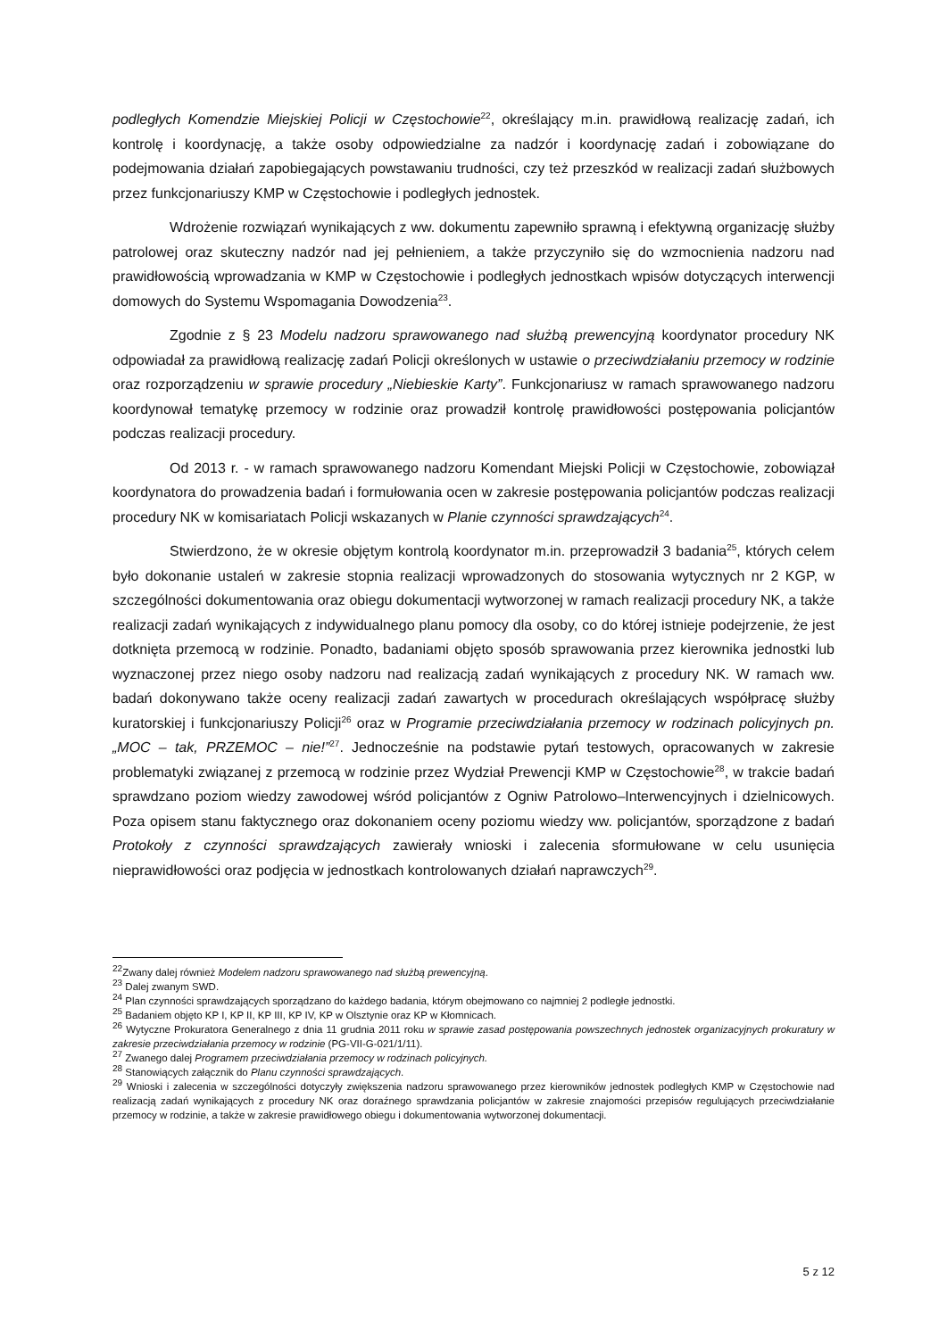podległych Komendzie Miejskiej Policji w Częstochowie<sup>22</sup>, określający m.in. prawidłową realizację zadań, ich kontrolę i koordynację, a także osoby odpowiedzialne za nadzór i koordynację zadań i zobowiązane do podejmowania działań zapobiegających powstawaniu trudności, czy też przeszkód w realizacji zadań służbowych przez funkcjonariuszy KMP w Częstochowie i podległych jednostek.
Wdrożenie rozwiązań wynikających z ww. dokumentu zapewniło sprawną i efektywną organizację służby patrolowej oraz skuteczny nadzór nad jej pełnieniem, a także przyczyniło się do wzmocnienia nadzoru nad prawidłowością wprowadzania w KMP w Częstochowie i podległych jednostkach wpisów dotyczących interwencji domowych do Systemu Wspomagania Dowodzenia<sup>23</sup>.
Zgodnie z § 23 Modelu nadzoru sprawowanego nad służbą prewencyjną koordynator procedury NK odpowiadał za prawidłową realizację zadań Policji określonych w ustawie o przeciwdziałaniu przemocy w rodzinie oraz rozporządzeniu w sprawie procedury „Niebieskie Karty”. Funkcjonariusz w ramach sprawowanego nadzoru koordynował tematykę przemocy w rodzinie oraz prowadził kontrolę prawidłowości postępowania policjantów podczas realizacji procedury.
Od 2013 r. - w ramach sprawowanego nadzoru Komendant Miejski Policji w Częstochowie, zobowiązał koordynatora do prowadzenia badań i formułowania ocen w zakresie postępowania policjantów podczas realizacji procedury NK w komisariatach Policji wskazanych w Planie czynności sprawdzających<sup>24</sup>.
Stwierdzono, że w okresie objętym kontrolą koordynator m.in. przeprowadził 3 badania<sup>25</sup>, których celem było dokonanie ustaleń w zakresie stopnia realizacji wprowadzonych do stosowania wytycznych nr 2 KGP, w szczególności dokumentowania oraz obiegu dokumentacji wytworzonej w ramach realizacji procedury NK, a także realizacji zadań wynikających z indywidualnego planu pomocy dla osoby, co do której istnieje podejrzenie, że jest dotknięta przemocą w rodzinie. Ponadto, badaniami objęto sposób sprawowania przez kierownika jednostki lub wyznaczonej przez niego osoby nadzoru nad realizacją zadań wynikających z procedury NK. W ramach ww. badań dokonywano także oceny realizacji zadań zawartych w procedurach określających współpracę służby kuratorskiej i funkcjonariuszy Policji<sup>26</sup> oraz w Programie przeciwdziałania przemocy w rodzinach policyjnych pn. „MOC – tak, PRZEMOC – nie!”<sup>27</sup>. Jednocześnie na podstawie pytań testowych, opracowanych w zakresie problematyki związanej z przemocą w rodzinie przez Wydział Prewencji KMP w Częstochowie<sup>28</sup>, w trakcie badań sprawdzano poziom wiedzy zawodowej wśród policjantów z Ogniw Patrolowo–Interwencyjnych i dzielnicowych. Poza opisem stanu faktycznego oraz dokonaniem oceny poziomu wiedzy ww. policjantów, sporządzone z badań Protokoły z czynności sprawdzających zawierały wnioski i zalecenia sformułowane w celu usunięcia nieprawidłowości oraz podjęcia w jednostkach kontrolowanych działań naprawczych<sup>29</sup>.
<sup>22</sup> Zwany dalej również Modelem nadzoru sprawowanego nad służbą prewencyjną.
<sup>23</sup> Dalej zwanym SWD.
<sup>24</sup> Plan czynności sprawdzających sporządzano do każdego badania, którym obejmowano co najmniej 2 podległe jednostki.
<sup>25</sup> Badaniem objęto KP I, KP II, KP III, KP IV, KP w Olsztynie oraz KP w Kłomnicach.
<sup>26</sup> Wytyczne Prokuratora Generalnego z dnia 11 grudnia 2011 roku w sprawie zasad postępowania powszechnych jednostek organizacyjnych prokuratury w zakresie przeciwdziałania przemocy w rodzinie (PG-VII-G-021/1/11).
<sup>27</sup> Zwanego dalej Programem przeciwdziałania przemocy w rodzinach policyjnych.
<sup>28</sup> Stanowiących załącznik do Planu czynności sprawdzających.
<sup>29</sup> Wnioski i zalecenia w szczególności dotyczyły zwiększenia nadzoru sprawowanego przez kierowników jednostek podległych KMP w Częstochowie nad realizacją zadań wynikających z procedury NK oraz doraźnego sprawdzania policjantów w zakresie znajomości przepisów regulujących przeciwdziałanie przemocy w rodzinie, a także w zakresie prawidłowego obiegu i dokumentowania wytworzonej dokumentacji.
5 z 12